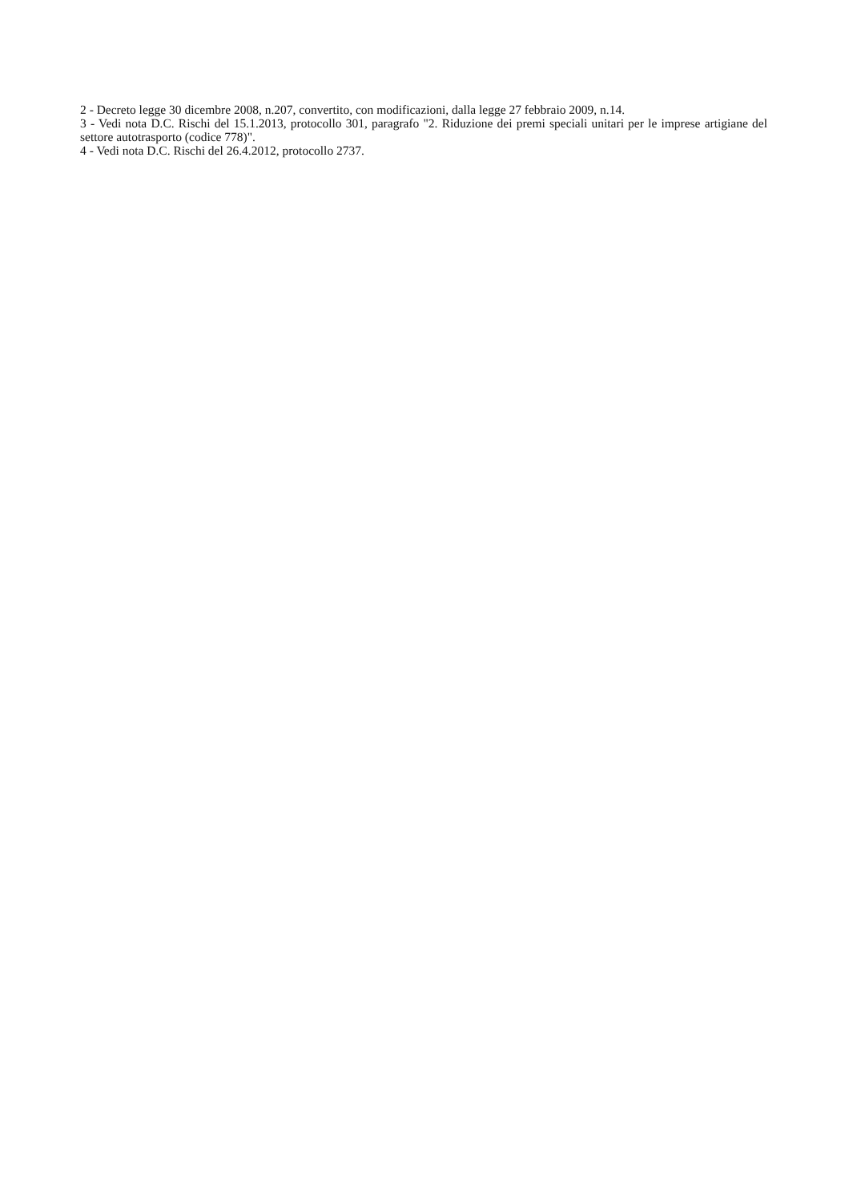2 - Decreto legge 30 dicembre 2008, n.207, convertito, con modificazioni, dalla legge 27 febbraio 2009, n.14.
3 - Vedi nota D.C. Rischi del 15.1.2013, protocollo 301, paragrafo "2. Riduzione dei premi speciali unitari per le imprese artigiane del settore autotrasporto (codice 778)".
4 - Vedi nota D.C. Rischi del 26.4.2012, protocollo 2737.